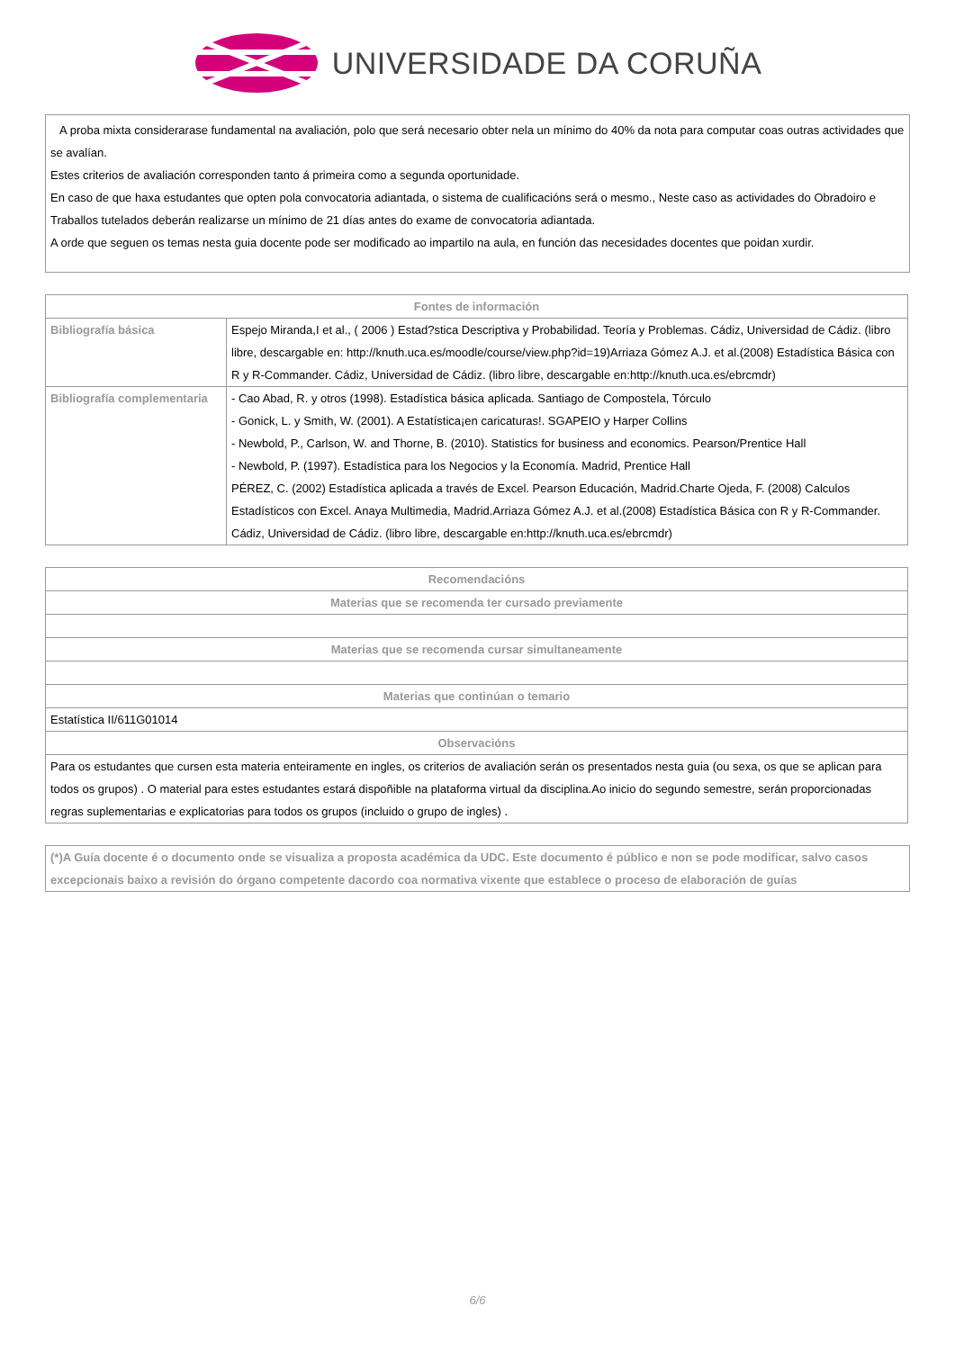UNIVERSIDADE DA CORUÑA
A proba mixta considerarase fundamental na avaliación, polo que será necesario obter nela un mínimo do 40% da nota para computar coas outras actividades que se avalían.
Estes criterios de avaliación corresponden tanto á primeira como a segunda oportunidade.
En caso de que haxa estudantes que opten pola convocatoria adiantada, o sistema de cualificacións será o mesmo., Neste caso as actividades do Obradoiro e Traballos tutelados deberán realizarse un mínimo de 21 días antes do exame de convocatoria adiantada.
A orde que seguen os temas nesta guia docente pode ser modificado ao impartilo na aula, en función das necesidades docentes que poidan xurdir.
| Fontes de información | |
| --- | --- |
| Bibliografía básica | Espejo Miranda,I et al., ( 2006 ) Estad?stica Descriptiva y Probabilidad. Teoría y Problemas. Cádiz, Universidad de Cádiz. (libro libre, descargable en: http://knuth.uca.es/moodle/course/view.php?id=19)Arriaza Gómez A.J. et al.(2008) Estadística Básica con R y R-Commander. Cádiz, Universidad de Cádiz. (libro libre, descargable en:http://knuth.uca.es/ebrcmdr) |
| Bibliografía complementaria | - Cao Abad, R. y otros (1998). Estadística básica aplicada. Santiago de Compostela, Tórculo - Gonick, L. y Smith, W. (2001). A Estatística¡en caricaturas!. SGAPEIO y Harper Collins - Newbold, P., Carlson, W. and Thorne, B. (2010). Statistics for business and economics. Pearson/Prentice Hall - Newbold, P. (1997). Estadística para los Negocios y la Economía. Madrid, Prentice Hall PÉREZ, C. (2002) Estadística aplicada a través de Excel. Pearson Educación, Madrid.Charte Ojeda, F. (2008) Calculos Estadísticos con Excel. Anaya Multimedia, Madrid.Arriaza Gómez A.J. et al.(2008) Estadística Básica con R y R-Commander. Cádiz, Universidad de Cádiz. (libro libre, descargable en:http://knuth.uca.es/ebrcmdr) |
| Recomendacións |
| --- |
| Materias que se recomenda ter cursado previamente |
| Materias que se recomenda cursar simultaneamente |
| Materias que continúan o temario |
| Estatística II/611G01014 |
| Observacións |
| Para os estudantes que cursen esta materia enteiramente en ingles, os criterios de avaliación serán os presentados nesta guia (ou sexa, os que se aplican para todos os grupos) . O material para estes estudantes estará dispoñible na plataforma virtual da disciplina.Ao inicio do segundo semestre, serán proporcionadas regras suplementarias e explicatorias para todos os grupos (incluido o grupo de ingles) . |
(*)A Guía docente é o documento onde se visualiza a proposta académica da UDC. Este documento é público e non se pode modificar, salvo casos excepcionais baixo a revisión do órgano competente dacordo coa normativa vixente que establece o proceso de elaboración de guías
6/6